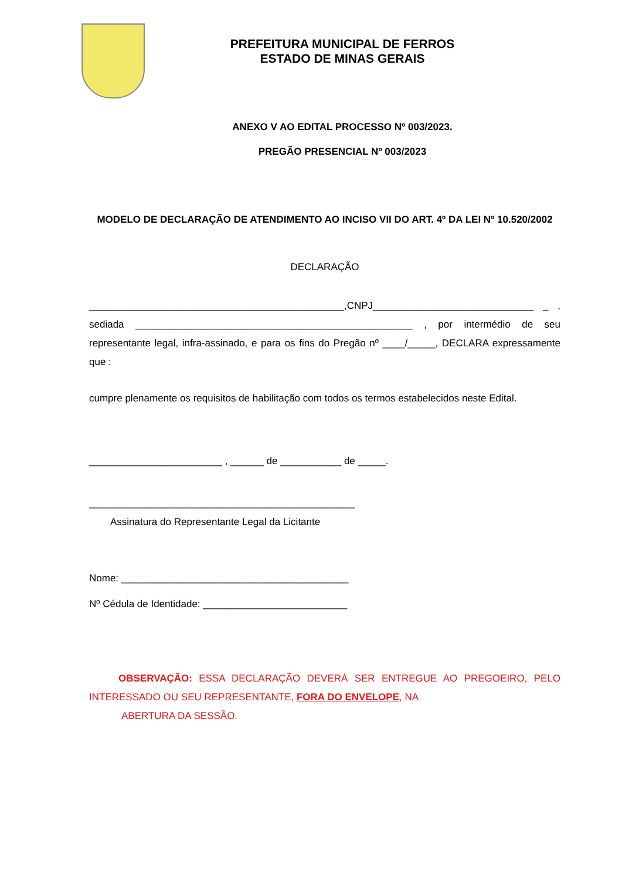PREFEITURA MUNICIPAL DE FERROS
ESTADO DE MINAS GERAIS
ANEXO V AO EDITAL PROCESSO Nº 003/2023.
PREGÃO PRESENCIAL Nº 003/2023
MODELO DE DECLARAÇÃO DE ATENDIMENTO AO INCISO VII DO ART. 4º DA LEI Nº 10.520/2002
DECLARAÇÃO
______________________________________________,CNPJ_____________________________ _ , sediada __________________________________________________ , por intermédio de seu representante legal, infra-assinado, e para os fins do Pregão nº ____/_____, DECLARA expressamente que :
cumpre plenamente os requisitos de habilitação com todos os termos estabelecidos neste Edital.
________________________ , ______ de ___________ de _____.
________________________________________________
Assinatura do Representante Legal da Licitante
Nome: _________________________________________
Nº Cédula de Identidade: __________________________
OBSERVAÇÃO: ESSA DECLARAÇÃO DEVERÁ SER ENTREGUE AO PREGOEIRO, PELO INTERESSADO OU SEU REPRESENTANTE, FORA DO ENVELOPE, NA
ABERTURA DA SESSÃO.